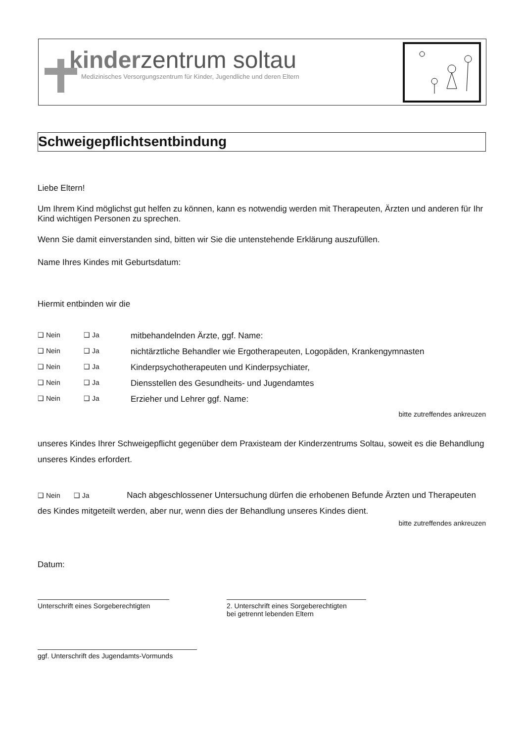kinderzentrum soltau
Medizinisches Versorgungszentrum für Kinder, Jugendliche und deren Eltern
Schweigepflichtsentbindung
Liebe Eltern!
Um Ihrem Kind möglichst gut helfen zu können, kann es notwendig werden mit Therapeuten, Ärzten und anderen für Ihr Kind wichtigen Personen zu sprechen.
Wenn Sie damit einverstanden sind, bitten wir Sie die untenstehende Erklärung auszufüllen.
Name Ihres Kindes mit Geburtsdatum:
Hiermit entbinden wir die
❑ Nein ❑ Ja mitbehandelnden Ärzte, ggf. Name:
❑ Nein ❑ Ja nichtärztliche Behandler wie Ergotherapeuten, Logopäden, Krankengymnasten
❑ Nein ❑ Ja Kinderpsychotherapeuten und Kinderpsychiater,
❑ Nein ❑ Ja Diensstellen des Gesundheits- und Jugendamtes
❑ Nein ❑ Ja Erzieher und Lehrer ggf. Name:
bitte zutreffendes ankreuzen
unseres Kindes Ihrer Schweigepflicht gegenüber dem Praxisteam der Kinderzentrums Soltau, soweit es die Behandlung unseres Kindes erfordert.
❑ Nein ❑ Ja Nach abgeschlossener Untersuchung dürfen die erhobenen Befunde Ärzten und Therapeuten des Kindes mitgeteilt werden, aber nur, wenn dies der Behandlung unseres Kindes dient.
bitte zutreffendes ankreuzen
Datum:
Unterschrift eines Sorgeberechtigten
2. Unterschrift eines Sorgeberechtigten
bei getrennt lebenden Eltern
ggf. Unterschrift des Jugendamts-Vormunds